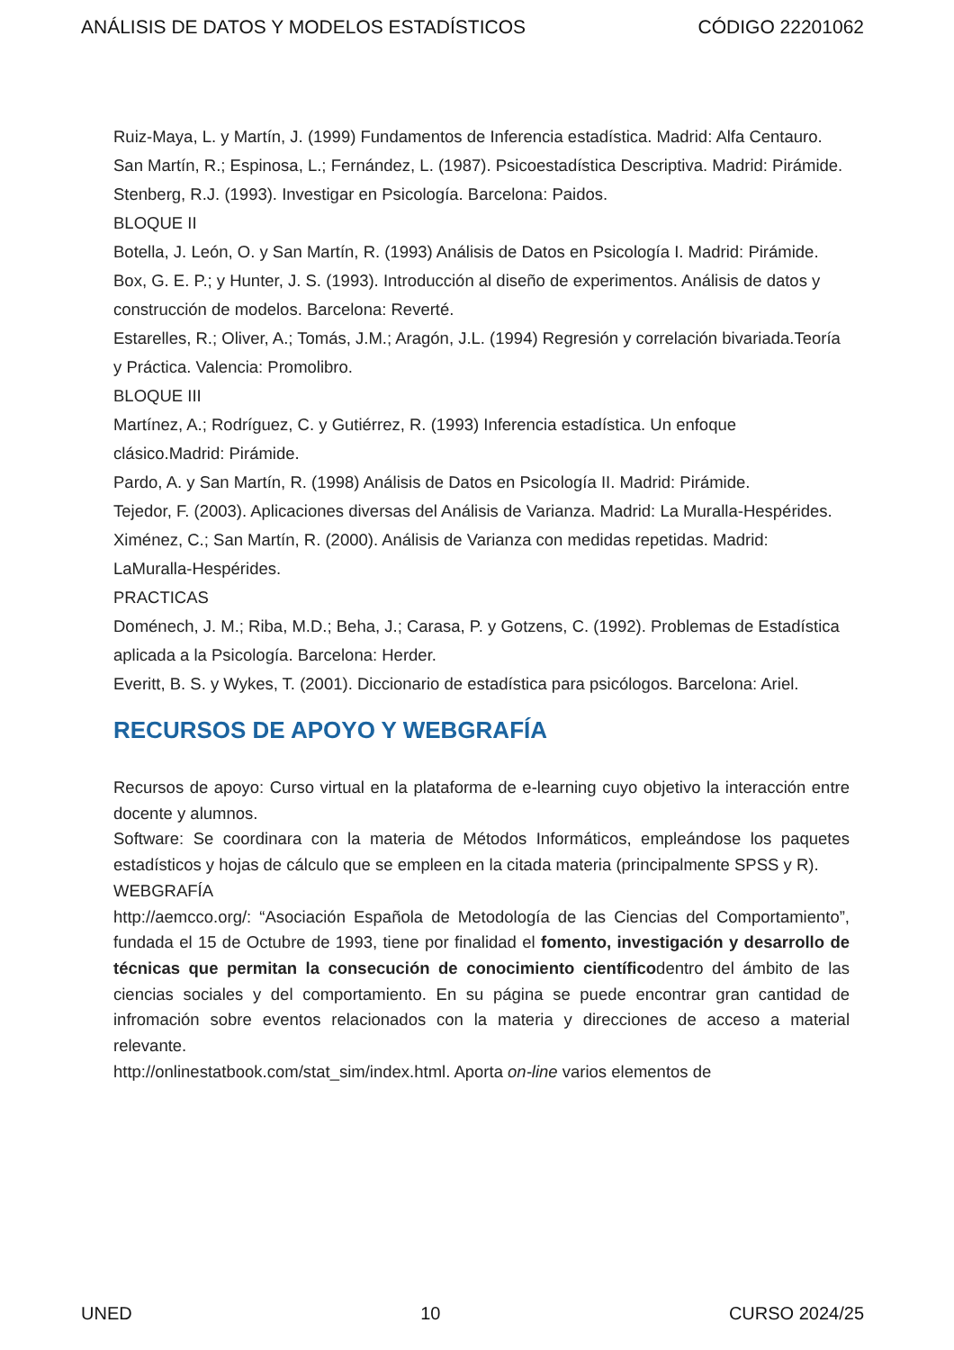ANÁLISIS DE DATOS Y MODELOS ESTADÍSTICOS CÓDIGO 22201062
Ruiz-Maya, L. y Martín, J. (1999) Fundamentos de Inferencia estadística. Madrid: Alfa Centauro.
San Martín, R.; Espinosa, L.; Fernández, L. (1987). Psicoestadística Descriptiva. Madrid: Pirámide.
Stenberg, R.J. (1993). Investigar en Psicología. Barcelona: Paidos.
BLOQUE II
Botella, J. León, O. y San Martín, R. (1993) Análisis de Datos en Psicología I. Madrid: Pirámide.
Box, G. E. P.; y Hunter, J. S. (1993). Introducción al diseño de experimentos. Análisis de datos y construcción de modelos. Barcelona: Reverté.
Estarelles, R.; Oliver, A.; Tomás, J.M.; Aragón, J.L. (1994) Regresión y correlación bivariada.Teoría y Práctica. Valencia: Promolibro.
BLOQUE III
Martínez, A.; Rodríguez, C. y Gutiérrez, R. (1993) Inferencia estadística. Un enfoque clásico.Madrid: Pirámide.
Pardo, A. y San Martín, R. (1998) Análisis de Datos en Psicología II. Madrid: Pirámide.
Tejedor, F. (2003). Aplicaciones diversas del Análisis de Varianza. Madrid: La Muralla-Hespérides.
Ximénez, C.; San Martín, R. (2000). Análisis de Varianza con medidas repetidas. Madrid: LaMuralla-Hespérides.
PRACTICAS
Doménech, J. M.; Riba, M.D.; Beha, J.; Carasa, P. y Gotzens, C. (1992). Problemas de Estadística aplicada a la Psicología. Barcelona: Herder.
Everitt, B. S. y Wykes, T. (2001). Diccionario de estadística para psicólogos. Barcelona: Ariel.
RECURSOS DE APOYO Y WEBGRAFÍA
Recursos de apoyo: Curso virtual en la plataforma de e-learning cuyo objetivo la interacción entre docente y alumnos.
Software: Se coordinara con la materia de Métodos Informáticos, empleándose los paquetes estadísticos y hojas de cálculo que se empleen en la citada materia (principalmente SPSS y R).
WEBGRAFÍA
http://aemcco.org/: “Asociación Española de Metodología de las Ciencias del Comportamiento”, fundada el 15 de Octubre de 1993, tiene por finalidad el fomento, investigación y desarrollo de técnicas que permitan la consecución de conocimiento científicodentro del ámbito de las ciencias sociales y del comportamiento. En su página se puede encontrar gran cantidad de infromación sobre eventos relacionados con la materia y direcciones de acceso a material relevante.
http://onlinestatbook.com/stat_sim/index.html. Aporta on-line varios elementos de
UNED 10 CURSO 2024/25